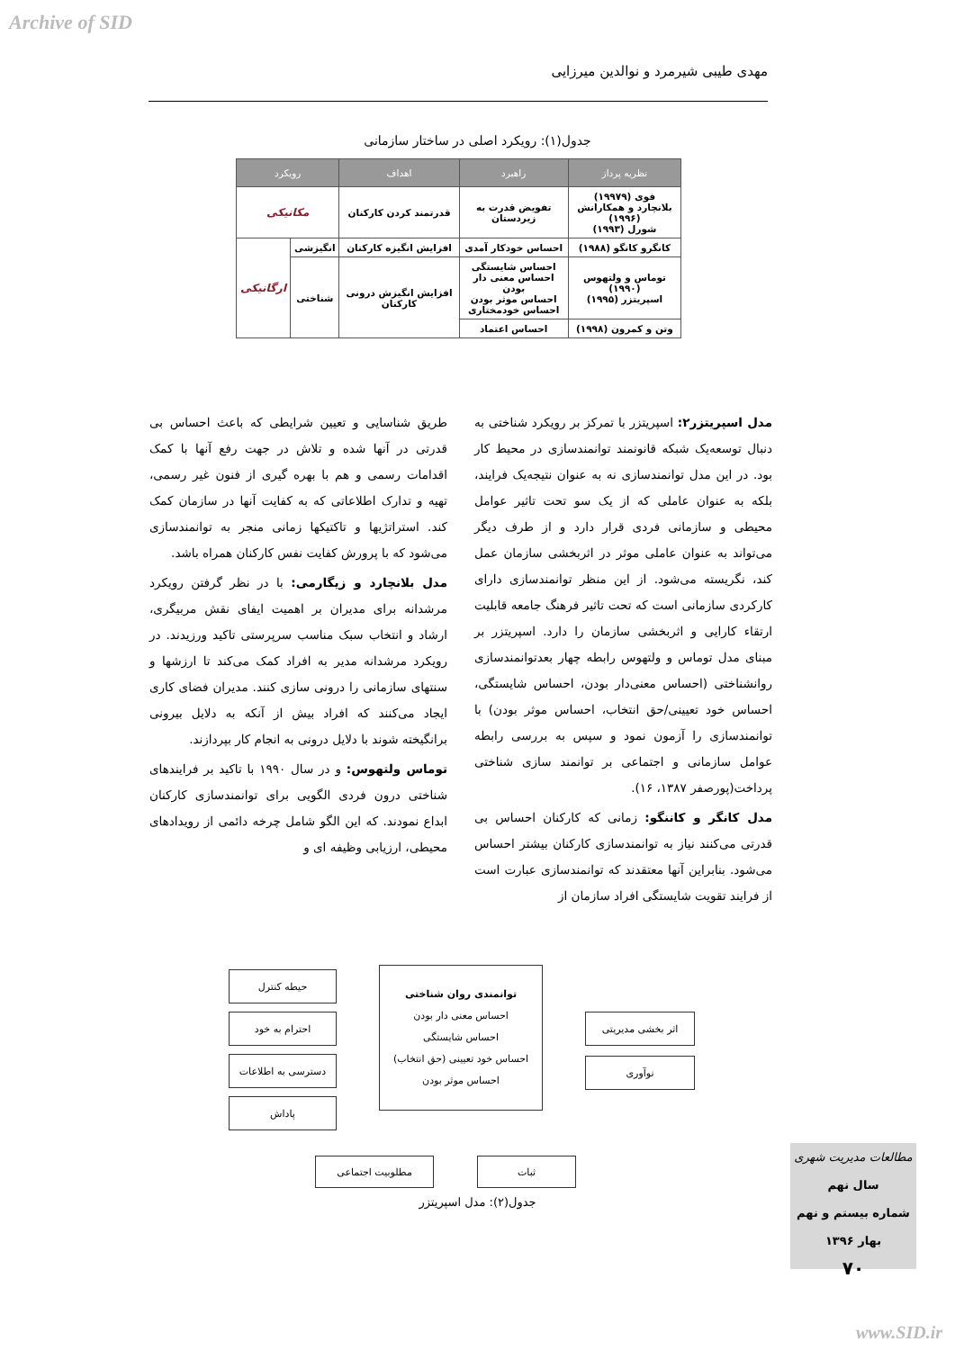Archive of SID
مهدی طیبی شیرمرد و نوالدین میرزایی
جدول(۱): رویکرد اصلی در ساختار سازمانی
| نظریه پرداز | راهبرد | اهداف | رویکرد | |
| --- | --- | --- | --- | --- |
| فوی (۱۹۹۷۹) بلانچارد و همکارانش (۱۹۹۶) شورل (۱۹۹۳) | تفویض قدرت به زیردستان | قدرتمند کردن کارکنان | مکانیکی | |
| کانگرو کانگو (۱۹۸۸) | احساس خودکار آمدی | افزایش انگیزه کارکنان | انگیزشی | ارگانیکی |
| توماس و ولتهوس (۱۹۹۰) اسپریتزر (۱۹۹۵) | احساس شایستگی احساس معنی دار بودن احساس موثر بودن احساس خودمختاری | افزایش انگیزش درونی کارکنان | شناختی | |
| وتن و کمرون (۱۹۹۸) | احساس اعتماد | | | |
مدل اسپریتزر۲: اسپریتزر با تمرکز بر رویکرد شناختی به دنبال توسعه‌یک شبکه قانونمند توانمندسازی در محیط کار بود. در این مدل توانمندسازی نه به عنوان نتیجه‌یک فرایند، بلکه به عنوان عاملی که از یک سو تحت تاثیر عوامل محیطی و سازمانی فردی قرار دارد و از طرف دیگر می‌تواند به عنوان عاملی موثر در اثربخشی سازمان عمل کند، نگریسته می‌شود. از این منظر توانمندسازی دارای کارکردی سازمانی است که تحت تاثیر فرهنگ جامعه قابلیت ارتقاء کارایی و اثربخشی سازمان را دارد. اسپریتزر بر مبنای مدل توماس و ولتهوس رابطه چهار بعدتوانمندسازی روانشناختی (احساس معنی‌دار بودن، احساس شایستگی، احساس خود تعیینی/حق انتخاب، احساس موثر بودن) با توانمندسازی را آزمون نمود و سپس به بررسی رابطه عوامل سازمانی و اجتماعی بر توانمند سازی شناختی پرداخت(پورصفر ۱۳۸۷، ۱۶).
مدل کانگر و کاننگو: زمانی که کارکنان احساس بی قدرتی می‌کنند نیاز به توانمندسازی کارکنان بیشتر احساس می‌شود. بنابراین آنها معتقدند که توانمندسازی عبارت است از فرایند تقویت شایستگی افراد سازمان از
طریق شناسایی و تعیین شرایطی که باعث احساس بی قدرتی در آنها شده و تلاش در جهت رفع آنها با کمک اقدامات رسمی و هم با بهره گیری از فنون غیر رسمی، تهیه و تدارک اطلاعاتی که به کفایت آنها در سازمان کمک کند. استراتژیها و تاکتیکها زمانی منجر به توانمندسازی می‌شود که با پرورش کفایت نفس کارکنان همراه باشد.
مدل بلانچارد و زیگارمی: با در نظر گرفتن رویکرد مرشدانه برای مدیران بر اهمیت ایفای نقش مربیگری، ارشاد و انتخاب سبک مناسب سرپرستی تاکید ورزیدند. در رویکرد مرشدانه مدیر به افراد کمک می‌کند تا ارزشها و سنتهای سازمانی را درونی سازی کنند. مدیران فضای کاری ایجاد می‌کنند که افراد بیش از آنکه به دلایل بیرونی برانگیخته شوند با دلایل درونی به انجام کار بپردازند.
توماس ولتهوس: و در سال ۱۹۹۰ با تاکید بر فرایندهای شناختی درون فردی الگویی برای توانمندسازی کارکنان ابداع نمودند. که این الگو شامل چرخه دائمی از رویدادهای محیطی، ارزیابی وظیفه ای و
توانمندی روان شناختی
احساس معنی دار بودن
احساس شایستگی
احساس خود تعیینی (حق انتخاب)
احساس موثر بودن
حیطه کنترل
احترام به خود
دسترسی به اطلاعات
پاداش
اثر بخشی مدیریتی
نوآوری
مطلوبیت اجتماعی ثبات
جدول(۲): مدل اسپریتزر
مطالعات مدیریت شهری
سال نهم
شماره بیستم و نهم
بهار ۱۳۹۶
۷۰
www.SID.ir